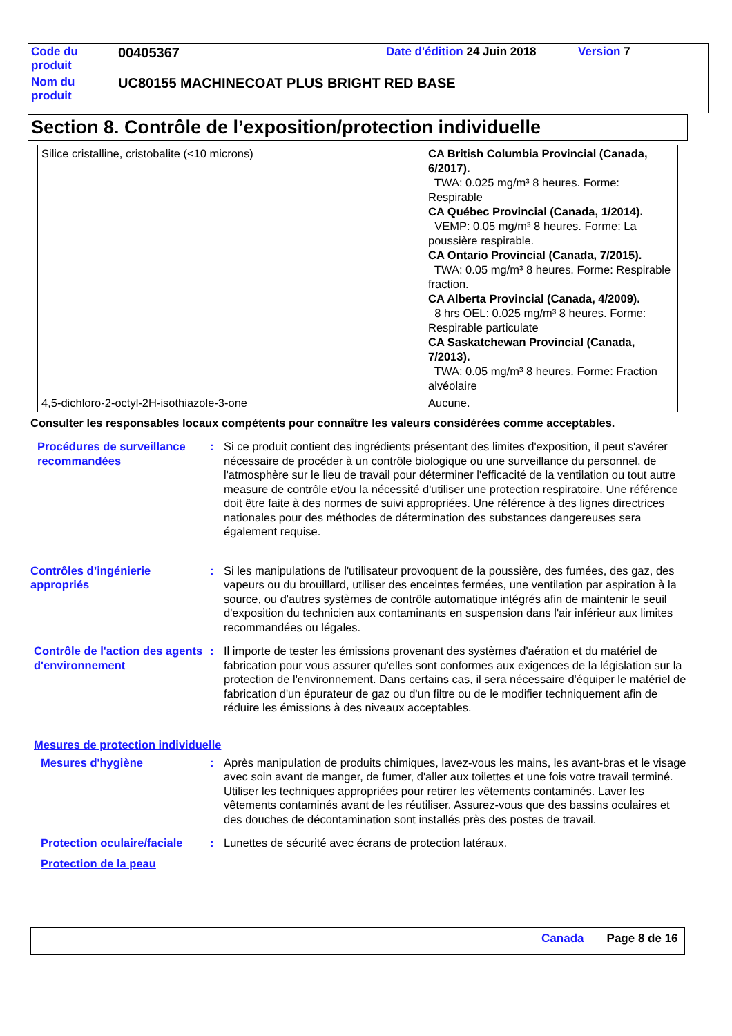| Code du produit | 00405367 | Date d'édition 24 Juin 2018 | Version 7 |
| Nom du produit | UC80155 MACHINECOAT PLUS BRIGHT RED BASE | | |
Section 8. Contrôle de l’exposition/protection individuelle
| Silice cristalline, cristobalite (<10 microns) | CA British Columbia Provincial (Canada, 6/2017). TWA: 0.025 mg/m³ 8 heures. Forme: Respirable CA Québec Provincial (Canada, 1/2014). VEMP: 0.05 mg/m³ 8 heures. Forme: La poussière respirable. CA Ontario Provincial (Canada, 7/2015). TWA: 0.05 mg/m³ 8 heures. Forme: Respirable fraction. CA Alberta Provincial (Canada, 4/2009). 8 hrs OEL: 0.025 mg/m³ 8 heures. Forme: Respirable particulate CA Saskatchewan Provincial (Canada, 7/2013). TWA: 0.05 mg/m³ 8 heures. Forme: Fraction alvéolaire |
| 4,5-dichloro-2-octyl-2H-isothiazole-3-one | Aucune. |
Consulter les responsables locaux compétents pour connaître les valeurs considérées comme acceptables.
Procédures de surveillance recommandées
: Si ce produit contient des ingrédients présentant des limites d'exposition, il peut s'avérer nécessaire de procéder à un contrôle biologique ou une surveillance du personnel, de l'atmosphère sur le lieu de travail pour déterminer l'efficacité de la ventilation ou tout autre measure de contrôle et/ou la nécessité d'utiliser une protection respiratoire. Une référence doit être faite à des normes de suivi appropriées. Une référence à des lignes directrices nationales pour des méthodes de détermination des substances dangereuses sera également requise.
Contrôles d’ingénierie appropriés
: Si les manipulations de l'utilisateur provoquent de la poussière, des fumées, des gaz, des vapeurs ou du brouillard, utiliser des enceintes fermées, une ventilation par aspiration à la source, ou d'autres systèmes de contrôle automatique intégrés afin de maintenir le seuil d'exposition du technicien aux contaminants en suspension dans l'air inférieur aux limites recommandées ou légales.
Contrôle de l'action des agents d'environnement
: Il importe de tester les émissions provenant des systèmes d'aération et du matériel de fabrication pour vous assurer qu'elles sont conformes aux exigences de la législation sur la protection de l'environnement. Dans certains cas, il sera nécessaire d'équiper le matériel de fabrication d'un épurateur de gaz ou d'un filtre ou de le modifier techniquement afin de réduire les émissions à des niveaux acceptables.
Mesures de protection individuelle
Mesures d'hygiène : Après manipulation de produits chimiques, lavez-vous les mains, les avant-bras et le visage avec soin avant de manger, de fumer, d'aller aux toilettes et une fois votre travail terminé. Utiliser les techniques appropriées pour retirer les vêtements contaminés. Laver les vêtements contaminés avant de les réutiliser. Assurez-vous que des bassins oculaires et des douches de décontamination sont installés près des postes de travail.
Protection oculaire/faciale
: Lunettes de sécurité avec écrans de protection latéraux.
Protection de la peau
Canada Page 8 de 16